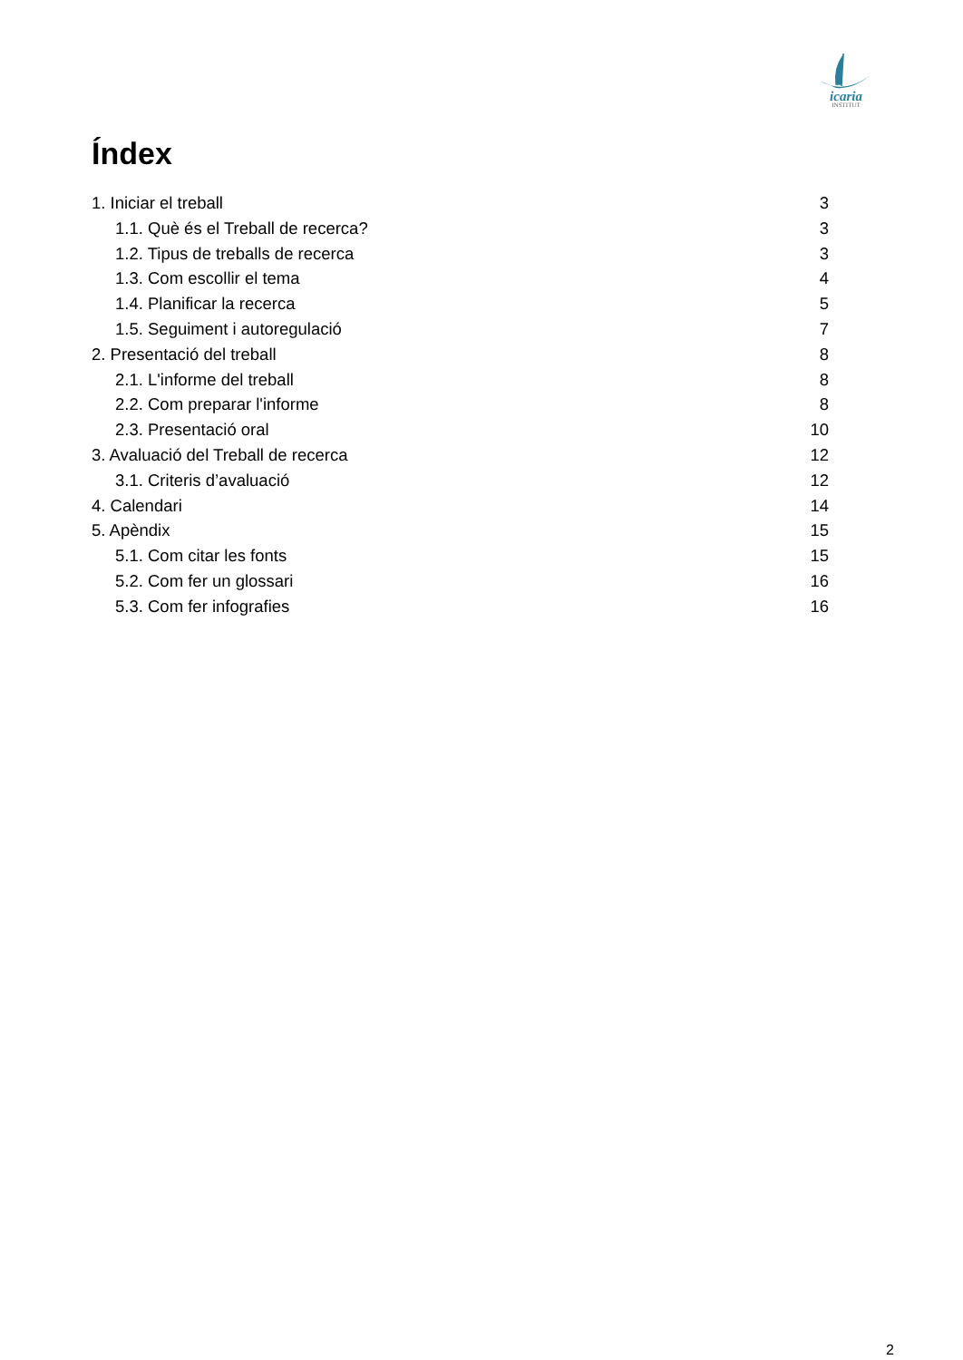icaria
INSTITUT
Índex
1. Iniciar el treball 3
1.1. Què és el Treball de recerca? 3
1.2. Tipus de treballs de recerca 3
1.3. Com escollir el tema 4
1.4. Planificar la recerca 5
1.5. Seguiment i autoregulació 7
2. Presentació del treball 8
2.1. L'informe del treball 8
2.2. Com preparar l'informe 8
2.3. Presentació oral 10
3. Avaluació del Treball de recerca 12
3.1. Criteris d’avaluació 12
4. Calendari 14
5. Apèndix 15
5.1. Com citar les fonts 15
5.2. Com fer un glossari 16
5.3. Com fer infografies 16
2